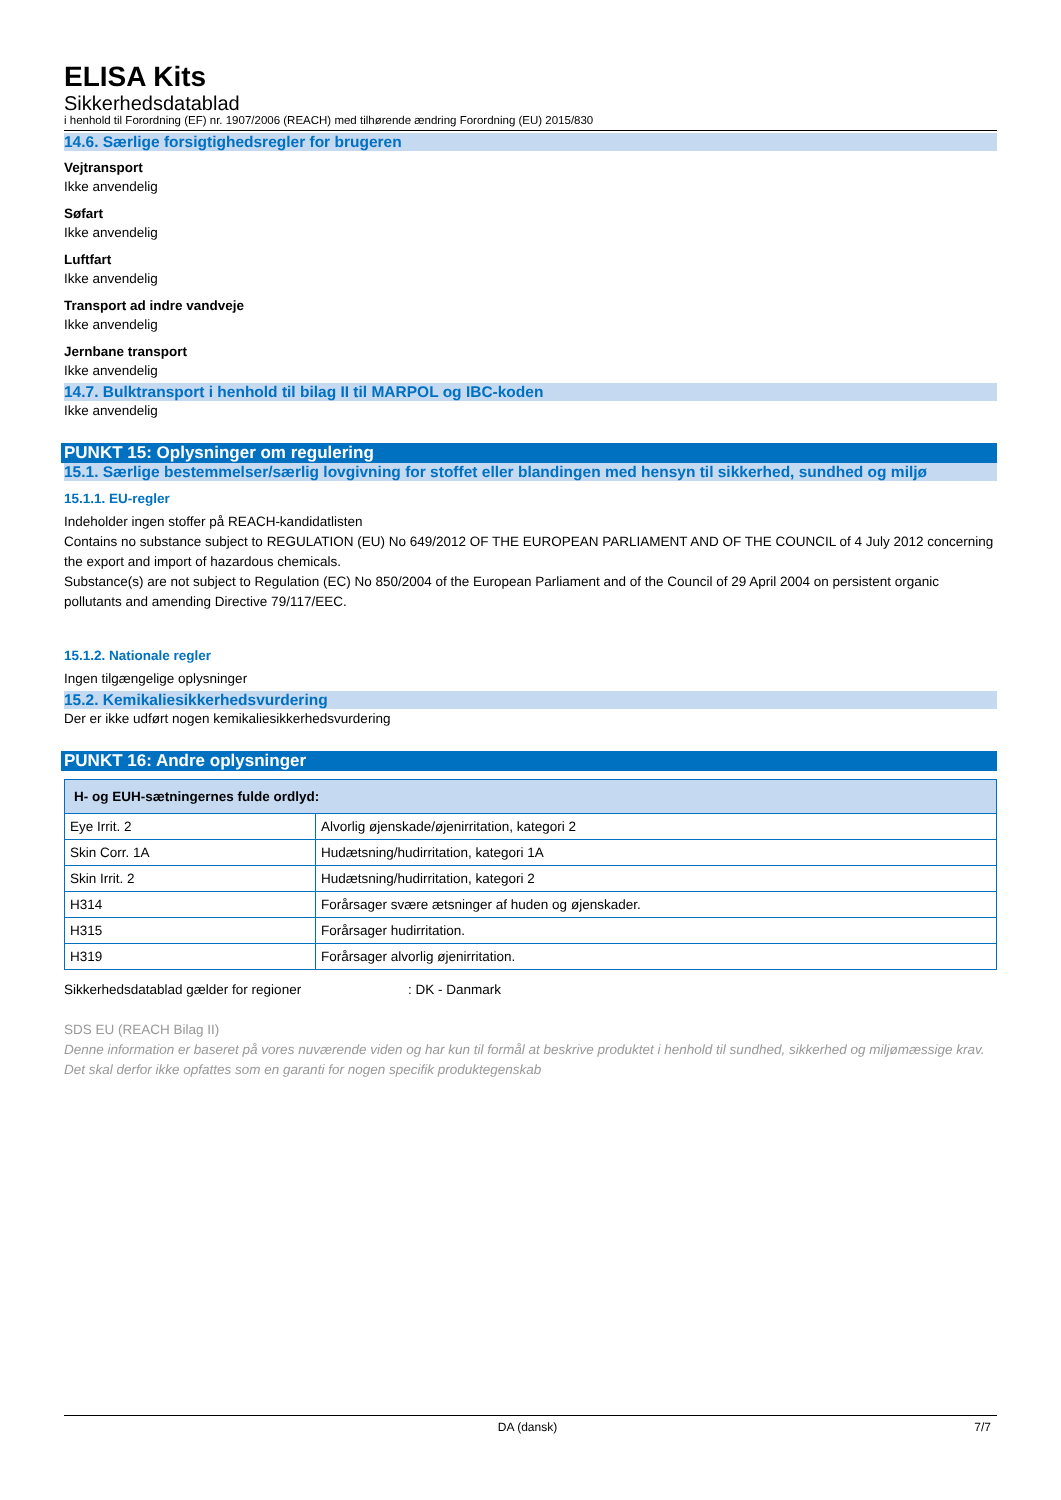ELISA Kits
Sikkerhedsdatablad
i henhold til Forordning (EF) nr. 1907/2006 (REACH) med tilhørende ændring Forordning (EU) 2015/830
14.6. Særlige forsigtighedsregler for brugeren
Vejtransport
Ikke anvendelig
Søfart
Ikke anvendelig
Luftfart
Ikke anvendelig
Transport ad indre vandveje
Ikke anvendelig
Jernbane transport
Ikke anvendelig
14.7. Bulktransport i henhold til bilag II til MARPOL og IBC-koden
Ikke anvendelig
PUNKT 15: Oplysninger om regulering
15.1. Særlige bestemmelser/særlig lovgivning for stoffet eller blandingen med hensyn til sikkerhed, sundhed og miljø
15.1.1. EU-regler
Indeholder ingen stoffer på REACH-kandidatlisten
Contains no substance subject to REGULATION (EU) No 649/2012 OF THE EUROPEAN PARLIAMENT AND OF THE COUNCIL of 4 July 2012 concerning the export and import of hazardous chemicals.
Substance(s) are not subject to Regulation (EC) No 850/2004 of the European Parliament and of the Council of 29 April 2004 on persistent organic pollutants and amending Directive 79/117/EEC.
15.1.2. Nationale regler
Ingen tilgængelige oplysninger
15.2. Kemikaliesikkerhedsvurdering
Der er ikke udført nogen kemikaliesikkerhedsvurdering
PUNKT 16: Andre oplysninger
| H- og EUH-sætningernes fulde ordlyd: | |
| --- | --- |
| Eye Irrit. 2 | Alvorlig øjenskade/øjenirritation, kategori 2 |
| Skin Corr. 1A | Hudætsning/hudirritation, kategori 1A |
| Skin Irrit. 2 | Hudætsning/hudirritation, kategori 2 |
| H314 | Forårsager svære ætsninger af huden og øjenskader. |
| H315 | Forårsager hudirritation. |
| H319 | Forårsager alvorlig øjenirritation. |
Sikkerhedsdatablad gælder for regioner : DK - Danmark
SDS EU (REACH Bilag II)
Denne information er baseret på vores nuværende viden og har kun til formål at beskrive produktet i henhold til sundhed, sikkerhed og miljømæssige krav. Det skal derfor ikke opfattes som en garanti for nogen specifik produktegenskab
DA (dansk) 7/7